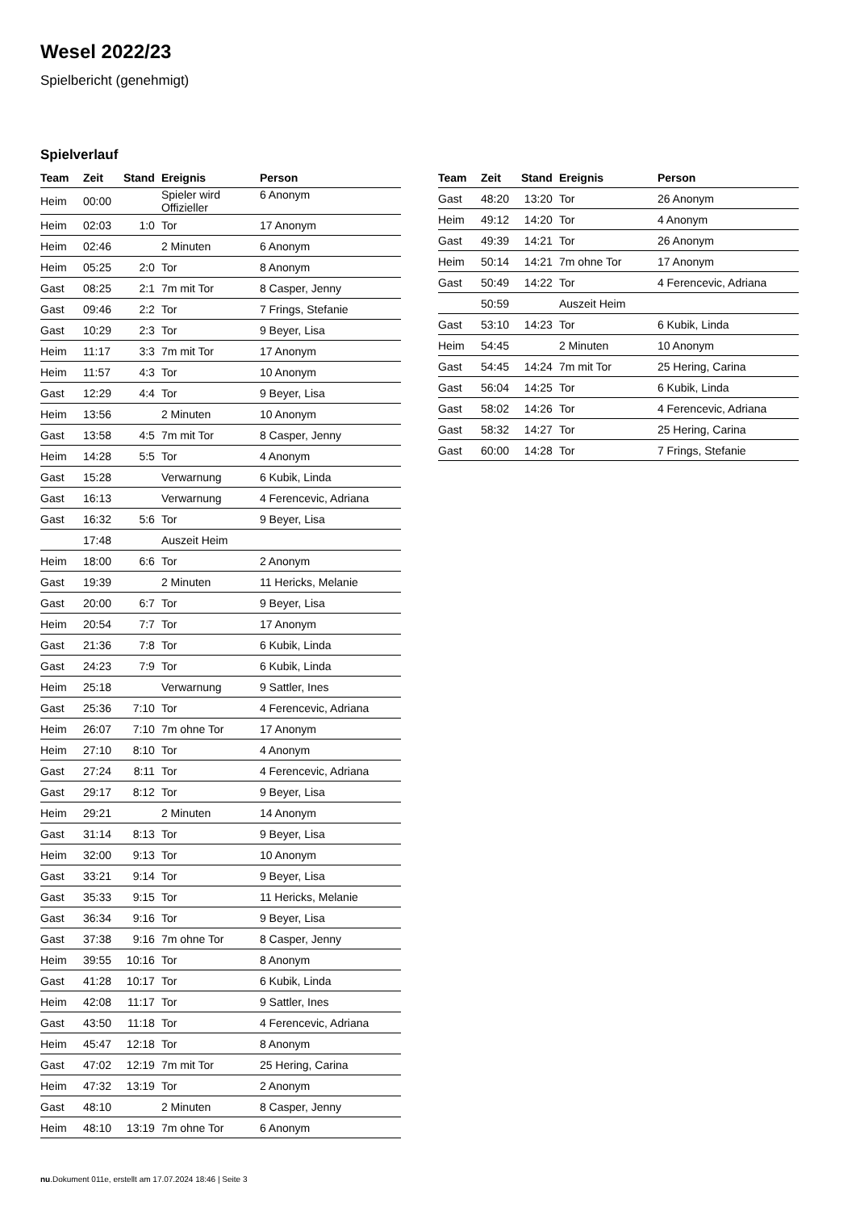Wesel 2022/23
Spielbericht (genehmigt)
Spielverlauf
| Team | Zeit | Stand | Ereignis | Person |
| --- | --- | --- | --- | --- |
| Heim | 00:00 | | Spieler wird Offizieller | 6 Anonym |
| Heim | 02:03 | 1:0 | Tor | 17 Anonym |
| Heim | 02:46 | | 2 Minuten | 6 Anonym |
| Heim | 05:25 | 2:0 | Tor | 8 Anonym |
| Gast | 08:25 | 2:1 | 7m mit Tor | 8 Casper, Jenny |
| Gast | 09:46 | 2:2 | Tor | 7 Frings, Stefanie |
| Gast | 10:29 | 2:3 | Tor | 9 Beyer, Lisa |
| Heim | 11:17 | 3:3 | 7m mit Tor | 17 Anonym |
| Heim | 11:57 | 4:3 | Tor | 10 Anonym |
| Gast | 12:29 | 4:4 | Tor | 9 Beyer, Lisa |
| Heim | 13:56 | | 2 Minuten | 10 Anonym |
| Gast | 13:58 | 4:5 | 7m mit Tor | 8 Casper, Jenny |
| Heim | 14:28 | 5:5 | Tor | 4 Anonym |
| Gast | 15:28 | | Verwarnung | 6 Kubik, Linda |
| Gast | 16:13 | | Verwarnung | 4 Ferencevic, Adriana |
| Gast | 16:32 | 5:6 | Tor | 9 Beyer, Lisa |
| | 17:48 | | Auszeit Heim | |
| Heim | 18:00 | 6:6 | Tor | 2 Anonym |
| Gast | 19:39 | | 2 Minuten | 11 Hericks, Melanie |
| Gast | 20:00 | 6:7 | Tor | 9 Beyer, Lisa |
| Heim | 20:54 | 7:7 | Tor | 17 Anonym |
| Gast | 21:36 | 7:8 | Tor | 6 Kubik, Linda |
| Gast | 24:23 | 7:9 | Tor | 6 Kubik, Linda |
| Heim | 25:18 | | Verwarnung | 9 Sattler, Ines |
| Gast | 25:36 | 7:10 | Tor | 4 Ferencevic, Adriana |
| Heim | 26:07 | 7:10 | 7m ohne Tor | 17 Anonym |
| Heim | 27:10 | 8:10 | Tor | 4 Anonym |
| Gast | 27:24 | 8:11 | Tor | 4 Ferencevic, Adriana |
| Gast | 29:17 | 8:12 | Tor | 9 Beyer, Lisa |
| Heim | 29:21 | | 2 Minuten | 14 Anonym |
| Gast | 31:14 | 8:13 | Tor | 9 Beyer, Lisa |
| Heim | 32:00 | 9:13 | Tor | 10 Anonym |
| Gast | 33:21 | 9:14 | Tor | 9 Beyer, Lisa |
| Gast | 35:33 | 9:15 | Tor | 11 Hericks, Melanie |
| Gast | 36:34 | 9:16 | Tor | 9 Beyer, Lisa |
| Gast | 37:38 | 9:16 | 7m ohne Tor | 8 Casper, Jenny |
| Heim | 39:55 | 10:16 | Tor | 8 Anonym |
| Gast | 41:28 | 10:17 | Tor | 6 Kubik, Linda |
| Heim | 42:08 | 11:17 | Tor | 9 Sattler, Ines |
| Gast | 43:50 | 11:18 | Tor | 4 Ferencevic, Adriana |
| Heim | 45:47 | 12:18 | Tor | 8 Anonym |
| Gast | 47:02 | 12:19 | 7m mit Tor | 25 Hering, Carina |
| Heim | 47:32 | 13:19 | Tor | 2 Anonym |
| Gast | 48:10 | | 2 Minuten | 8 Casper, Jenny |
| Heim | 48:10 | 13:19 | 7m ohne Tor | 6 Anonym |
| Team | Zeit | Stand | Ereignis | Person |
| --- | --- | --- | --- | --- |
| Gast | 48:20 | 13:20 | Tor | 26 Anonym |
| Heim | 49:12 | 14:20 | Tor | 4 Anonym |
| Gast | 49:39 | 14:21 | Tor | 26 Anonym |
| Heim | 50:14 | 14:21 | 7m ohne Tor | 17 Anonym |
| Gast | 50:49 | 14:22 | Tor | 4 Ferencevic, Adriana |
| | 50:59 | | Auszeit Heim | |
| Gast | 53:10 | 14:23 | Tor | 6 Kubik, Linda |
| Heim | 54:45 | | 2 Minuten | 10 Anonym |
| Gast | 54:45 | 14:24 | 7m mit Tor | 25 Hering, Carina |
| Gast | 56:04 | 14:25 | Tor | 6 Kubik, Linda |
| Gast | 58:02 | 14:26 | Tor | 4 Ferencevic, Adriana |
| Gast | 58:32 | 14:27 | Tor | 25 Hering, Carina |
| Gast | 60:00 | 14:28 | Tor | 7 Frings, Stefanie |
nu.Dokument 011e, erstellt am 17.07.2024 18:46 | Seite 3